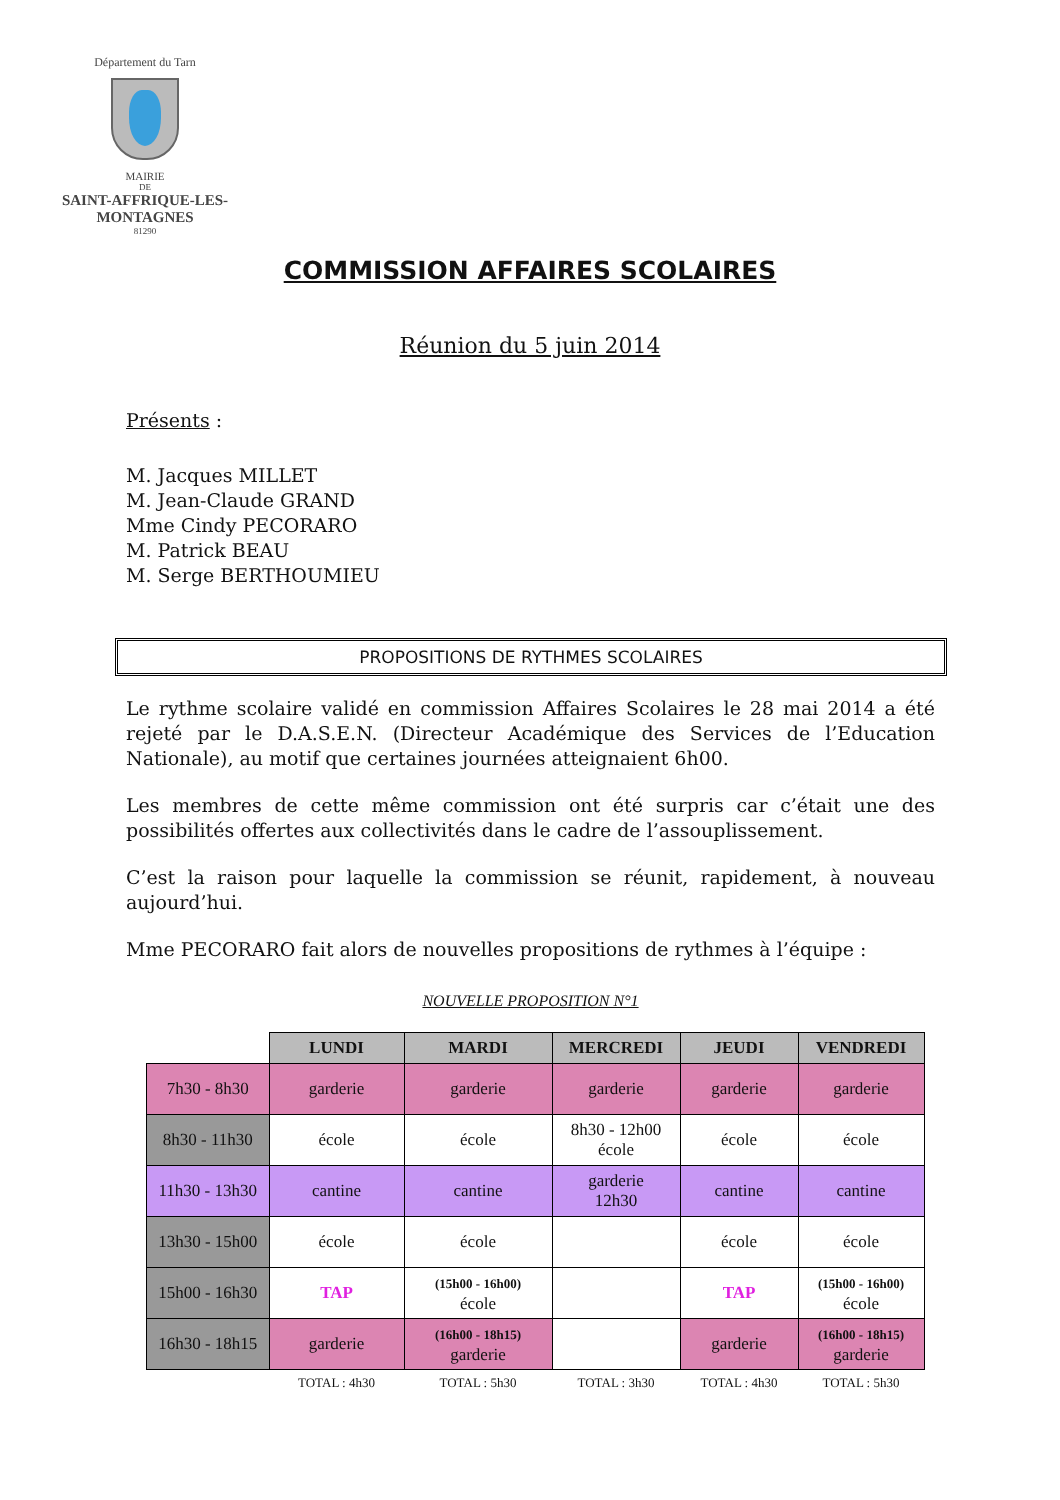Département du Tarn
MAIRIE
DE
SAINT-AFFRIQUE-LES-MONTAGNES
81290
COMMISSION AFFAIRES SCOLAIRES
Réunion du 5 juin 2014
Présents :
M. Jacques MILLET
M. Jean-Claude GRAND
Mme Cindy PECORARO
M. Patrick BEAU
M. Serge BERTHOUMIEU
PROPOSITIONS DE RYTHMES SCOLAIRES
Le rythme scolaire validé en commission Affaires Scolaires le 28 mai 2014 a été rejeté par le D.A.S.E.N. (Directeur Académique des Services de l’Education Nationale), au motif que certaines journées atteignaient 6h00.
Les membres de cette même commission ont été surpris car c’était une des possibilités offertes aux collectivités dans le cadre de l’assouplissement.
C’est la raison pour laquelle la commission se réunit, rapidement, à nouveau aujourd’hui.
Mme PECORARO fait alors de nouvelles propositions de rythmes à l’équipe :
NOUVELLE PROPOSITION N°1
| | LUNDI | MARDI | MERCREDI | JEUDI | VENDREDI |
| 7h30 - 8h30 | garderie | garderie | garderie | garderie | garderie |
| 8h30 - 11h30 | école | école | 8h30 - 12h00 école | école | école |
| 11h30 - 13h30 | cantine | cantine | garderie 12h30 | cantine | cantine |
| 13h30 - 15h00 | école | école | | école | école |
| 15h00 - 16h30 | TAP | (15h00 - 16h00) école | | TAP | (15h00 - 16h00) école |
| 16h30 - 18h15 | garderie | (16h00 - 18h15) garderie | | garderie | (16h00 - 18h15) garderie |
| | TOTAL : 4h30 | TOTAL : 5h30 | TOTAL : 3h30 | TOTAL : 4h30 | TOTAL : 5h30 |